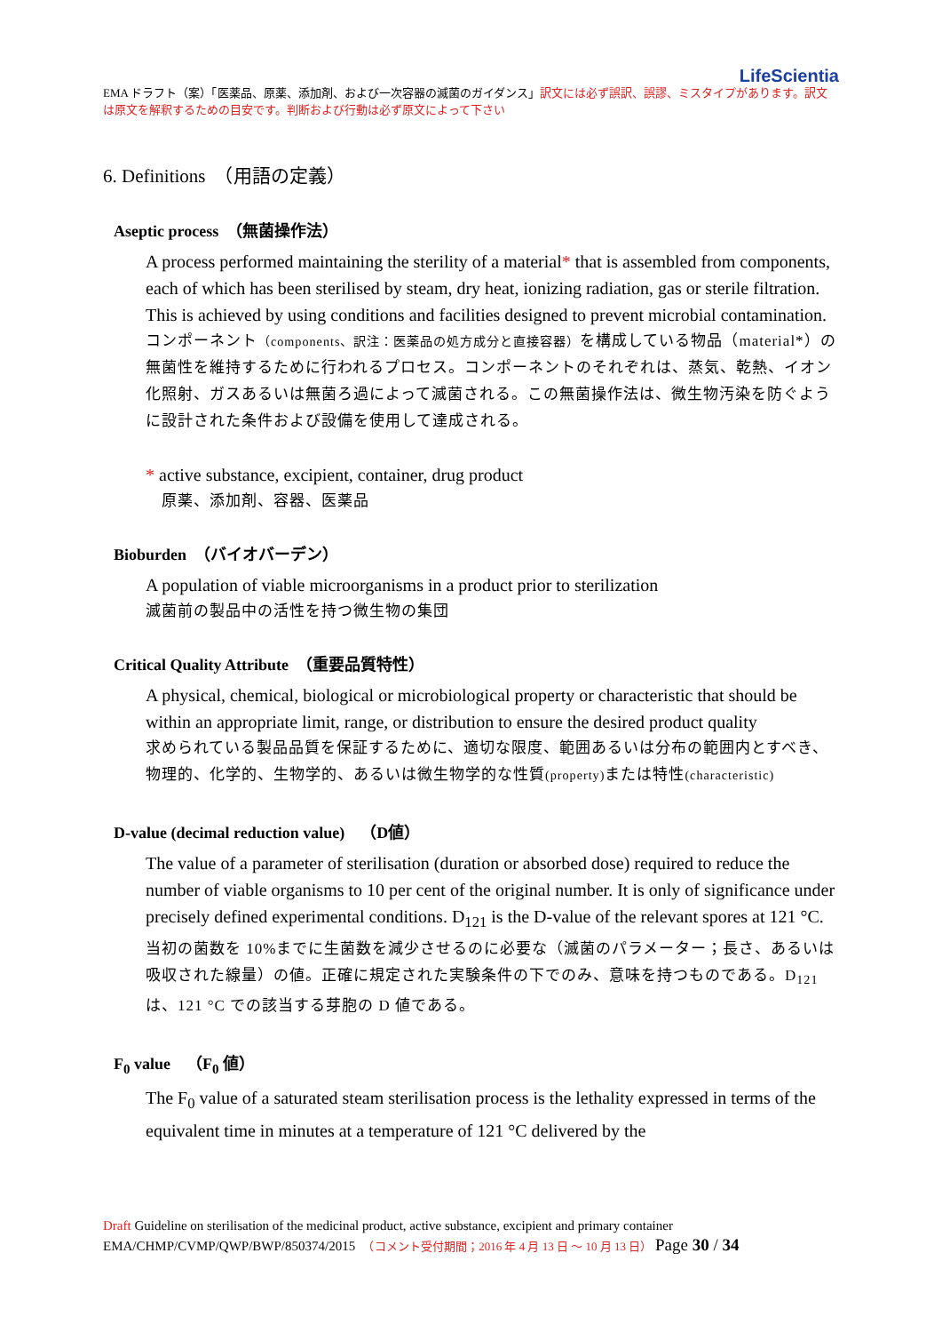LifeScientia
EMA ドラフト（案）「医薬品、原薬、添加剤、および一次容器の滅菌のガイダンス」訳文には必ず誤訳、誤謬、ミスタイプがあります。訳文は原文を解釈するための目安です。判断および行動は必ず原文によって下さい
6. Definitions　（用語の定義）
Aseptic process　（無菌操作法）
A process performed maintaining the sterility of a material* that is assembled from components, each of which has been sterilised by steam, dry heat, ionizing radiation, gas or sterile filtration. This is achieved by using conditions and facilities designed to prevent microbial contamination.
コンポーネント（components、訳注：医薬品の処方成分と直接容器）を構成している物品（material*）の無菌性を維持するために行われるプロセス。コンポーネントのそれぞれは、蒸気、乾熱、イオン化照射、ガスあるいは無菌ろ過によって滅菌される。この無菌操作法は、微生物汚染を防ぐように設計された条件および設備を使用して達成される。
* active substance, excipient, container, drug product
　原薬、添加剤、容器、医薬品
Bioburden　（バイオバーデン）
A population of viable microorganisms in a product prior to sterilization
滅菌前の製品中の活性を持つ微生物の集団
Critical Quality Attribute　（重要品質特性）
A physical, chemical, biological or microbiological property or characteristic that should be within an appropriate limit, range, or distribution to ensure the desired product quality
求められている製品品質を保証するために、適切な限度、範囲あるいは分布の範囲内とすべき、物理的、化学的、生物学的、あるいは微生物学的な性質(property) または特性(characteristic)
D-value (decimal reduction value)　（D値）
The value of a parameter of sterilisation (duration or absorbed dose) required to reduce the number of viable organisms to 10 per cent of the original number. It is only of significance under precisely defined experimental conditions. D<sub>121</sub> is the D-value of the relevant spores at 121 °C.
当初の菌数を 10%までに生菌数を減少させるのに必要な（滅菌のパラメーター；長さ、あるいは吸収された線量）の値。正確に規定された実験条件の下でのみ、意味を持つものである。D<sub>121</sub> は、121 °C での該当する芽胞の D 値である。
F<sub>0</sub> value　（F<sub>0</sub> 値）
The F<sub>0</sub> value of a saturated steam sterilisation process is the lethality expressed in terms of the equivalent time in minutes at a temperature of 121 °C delivered by the
Draft Guideline on sterilisation of the medicinal product, active substance, excipient and primary container
EMA/CHMP/CVMP/QWP/BWP/850374/2015　（コメント受付期間；2016 年 4 月 13 日 ～ 10 月 13 日） Page 30 / 34